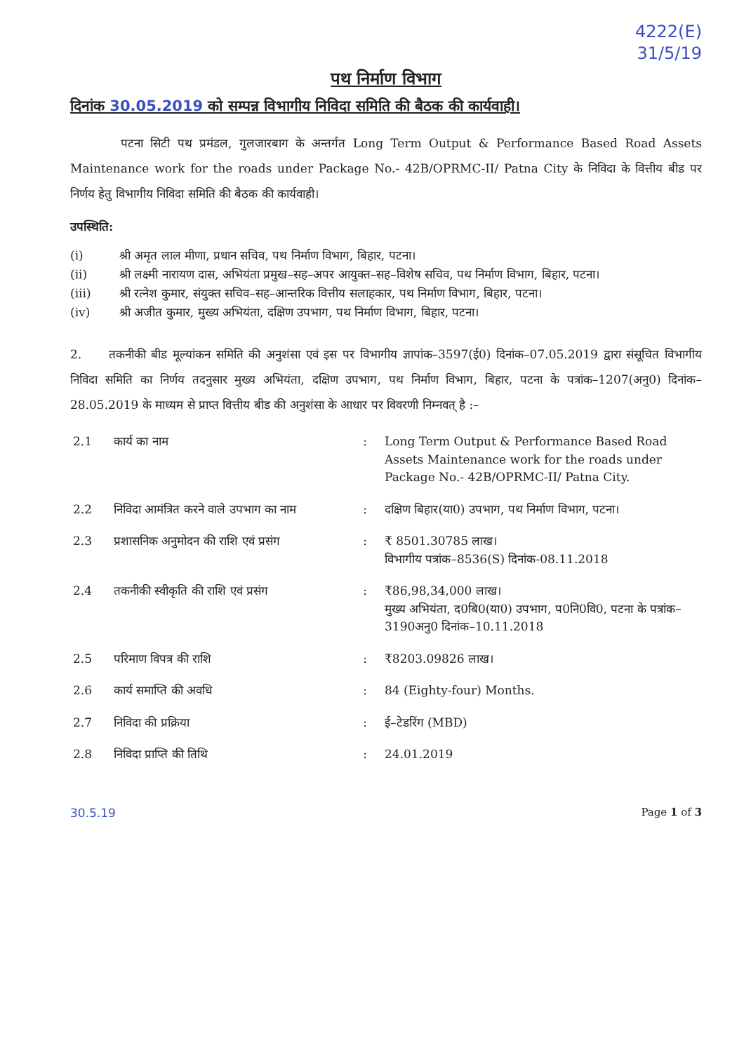4222(E)
31/5/19
पथ निर्माण विभाग
दिनांक 30.05.2019 को सम्पन्न विभागीय निविदा समिति की बैठक की कार्यवाही।
पटना सिटी पथ प्रमंडल, गुलजारबाग के अन्तर्गत Long Term Output & Performance Based Road Assets Maintenance work for the roads under Package No.- 42B/OPRMC-II/ Patna City के निविदा के वित्तीय बीड पर निर्णय हेतु विभागीय निविदा समिति की बैठक की कार्यवाही।
उपस्थिति:
(i) श्री अमृत लाल मीणा, प्रधान सचिव, पथ निर्माण विभाग, बिहार, पटना।
(ii) श्री लक्ष्मी नारायण दास, अभियंता प्रमुख–सह–अपर आयुक्त–सह–विशेष सचिव, पथ निर्माण विभाग, बिहार, पटना।
(iii) श्री रत्नेश कुमार, संयुक्त सचिव–सह–आन्तरिक वित्तीय सलाहकार, पथ निर्माण विभाग, बिहार, पटना।
(iv) श्री अजीत कुमार, मुख्य अभियंता, दक्षिण उपभाग, पथ निर्माण विभाग, बिहार, पटना।
2. तकनीकी बीड मूल्यांकन समिति की अनुशंसा एवं इस पर विभागीय ज्ञापांक–3597(ई0) दिनांक–07.05.2019 द्वारा संसूचित विभागीय निविदा समिति का निर्णय तदनुसार मुख्य अभियंता, दक्षिण उपभाग, पथ निर्माण विभाग, बिहार, पटना के पत्रांक–1207(अनु0) दिनांक–28.05.2019 के माध्यम से प्राप्त वित्तीय बीड की अनुशंसा के आधार पर विवरणी निम्नवत् है :–
| 2.1 | कार्य का नाम | : | Long Term Output & Performance Based Road Assets Maintenance work for the roads under Package No.- 42B/OPRMC-II/ Patna City. |
| 2.2 | निविदा आमंत्रित करने वाले उपभाग का नाम | : | दक्षिण बिहार(या0) उपभाग, पथ निर्माण विभाग, पटना। |
| 2.3 | प्रशासनिक अनुमोदन की राशि एवं प्रसंग | : | ₹ 8501.30785 लाख। विभागीय पत्रांक–8536(S) दिनांक-08.11.2018 |
| 2.4 | तकनीकी स्वीकृति की राशि एवं प्रसंग | : | ₹86,98,34,000 लाख। मुख्य अभियंता, द0बि0(या0) उपभाग, प0नि0वि0, पटना के पत्रांक–3190अनु0 दिनांक–10.11.2018 |
| 2.5 | परिमाण विपत्र की राशि | : | ₹8203.09826 लाख। |
| 2.6 | कार्य समाप्ति की अवधि | : | 84 (Eighty-four) Months. |
| 2.7 | निविदा की प्रक्रिया | : | ई–टेडरिंग (MBD) |
| 2.8 | निविदा प्राप्ति की तिथि | : | 24.01.2019 |
30.5.19 Page 1 of 3